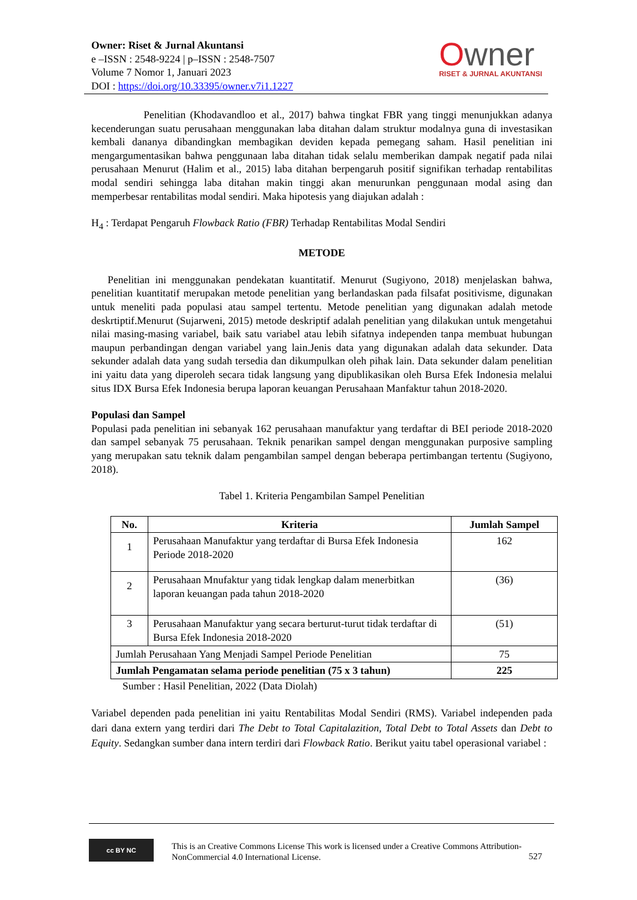Owner: Riset & Jurnal Akuntansi
e –ISSN : 2548-9224 | p–ISSN : 2548-7507
Volume 7 Nomor 1, Januari 2023
DOI : https://doi.org/10.33395/owner.v7i1.1227
Owner
RISET & JURNAL AKUNTANSI
Penelitian (Khodavandloo et al., 2017) bahwa tingkat FBR yang tinggi menunjukkan adanya kecenderungan suatu perusahaan menggunakan laba ditahan dalam struktur modalnya guna di investasikan kembali dananya dibandingkan membagikan deviden kepada pemegang saham. Hasil penelitian ini mengargumentasikan bahwa penggunaan laba ditahan tidak selalu memberikan dampak negatif pada nilai perusahaan Menurut (Halim et al., 2015) laba ditahan berpengaruh positif signifikan terhadap rentabilitas modal sendiri sehingga laba ditahan makin tinggi akan menurunkan penggunaan modal asing dan memperbesar rentabilitas modal sendiri. Maka hipotesis yang diajukan adalah :
H<sub>4</sub> : Terdapat Pengaruh Flowback Ratio (FBR) Terhadap Rentabilitas Modal Sendiri
METODE
Penelitian ini menggunakan pendekatan kuantitatif. Menurut (Sugiyono, 2018) menjelaskan bahwa, penelitian kuantitatif merupakan metode penelitian yang berlandaskan pada filsafat positivisme, digunakan untuk meneliti pada populasi atau sampel tertentu. Metode penelitian yang digunakan adalah metode deskrtiptif.Menurut (Sujarweni, 2015) metode deskriptif adalah penelitian yang dilakukan untuk mengetahui nilai masing-masing variabel, baik satu variabel atau lebih sifatnya independen tanpa membuat hubungan maupun perbandingan dengan variabel yang lain.Jenis data yang digunakan adalah data sekunder. Data sekunder adalah data yang sudah tersedia dan dikumpulkan oleh pihak lain. Data sekunder dalam penelitian ini yaitu data yang diperoleh secara tidak langsung yang dipublikasikan oleh Bursa Efek Indonesia melalui situs IDX Bursa Efek Indonesia berupa laporan keuangan Perusahaan Manfaktur tahun 2018-2020.
Populasi dan Sampel
Populasi pada penelitian ini sebanyak 162 perusahaan manufaktur yang terdaftar di BEI periode 2018-2020 dan sampel sebanyak 75 perusahaan. Teknik penarikan sampel dengan menggunakan purposive sampling yang merupakan satu teknik dalam pengambilan sampel dengan beberapa pertimbangan tertentu (Sugiyono, 2018).
Tabel 1. Kriteria Pengambilan Sampel Penelitian
| No. | Kriteria | Jumlah Sampel |
| --- | --- | --- |
| 1 | Perusahaan Manufaktur yang terdaftar di Bursa Efek Indonesia Periode 2018-2020 | 162 |
| 2 | Perusahaan Mnufaktur yang tidak lengkap dalam menerbitkan laporan keuangan pada tahun 2018-2020 | (36) |
| 3 | Perusahaan Manufaktur yang secara berturut-turut tidak terdaftar di Bursa Efek Indonesia 2018-2020 | (51) |
| Jumlah Perusahaan Yang Menjadi Sampel Periode Penelitian | | 75 |
| Jumlah Pengamatan selama periode penelitian (75 x 3 tahun) | | 225 |
Sumber : Hasil Penelitian, 2022 (Data Diolah)
Variabel dependen pada penelitian ini yaitu Rentabilitas Modal Sendiri (RMS). Variabel independen pada dari dana extern yang terdiri dari The Debt to Total Capitalazition, Total Debt to Total Assets dan Debt to Equity. Sedangkan sumber dana intern terdiri dari Flowback Ratio. Berikut yaitu tabel operasional variabel :
cc BY NC
This is an Creative Commons License This work is licensed under a Creative Commons Attribution-NonCommercial 4.0 International License.
527